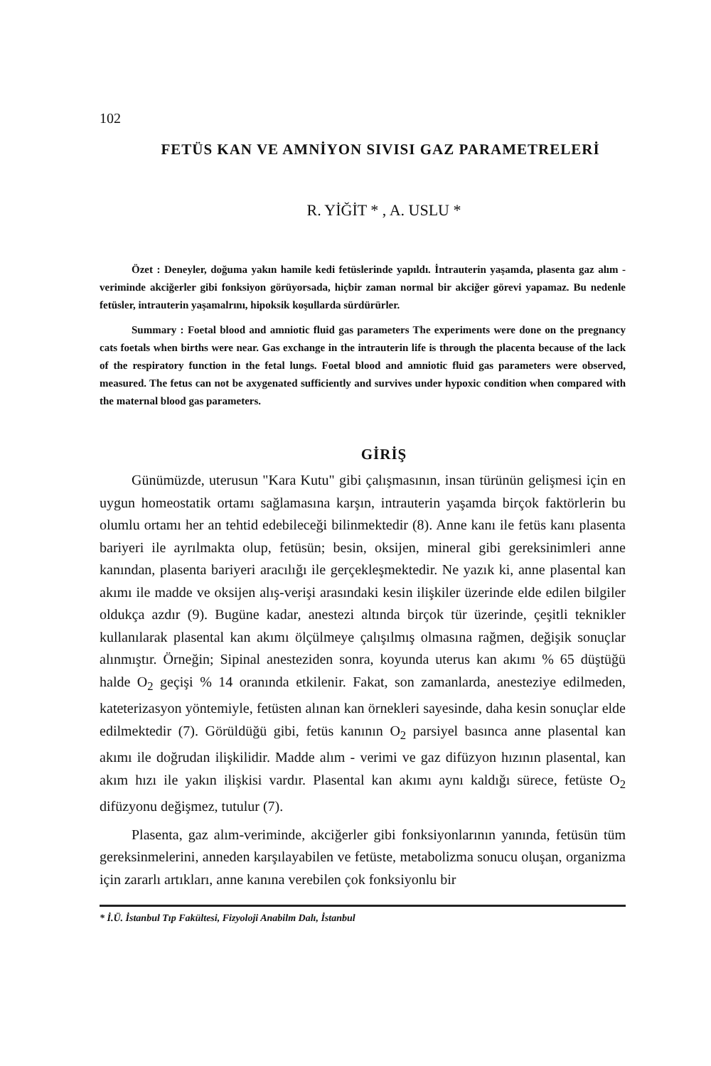102
FETÜS KAN VE AMNİYON SIVISI GAZ PARAMETRELERİ
R. YİĞİT * , A. USLU *
Özet : Deneyler, doğuma yakın hamile kedi fetüslerinde yapıldı. İntrauterin yaşamda, plasenta gaz alım - veriminde akciğerler gibi fonksiyon görüyorsada, hiçbir zaman normal bir akciğer görevi yapamaz. Bu nedenle fetüsler, intrauterin yaşamalrını, hipoksik koşullarda sürdürürler.
Summary : Foetal blood and amniotic fluid gas parameters The experiments were done on the pregnancy cats foetals when births were near. Gas exchange in the intrauterin life is through the placenta because of the lack of the respiratory function in the fetal lungs. Foetal blood and amniotic fluid gas parameters were observed, measured. The fetus can not be axygenated sufficiently and survives under hypoxic condition when compared with the maternal blood gas parameters.
GİRİŞ
Günümüzde, uterusun "Kara Kutu" gibi çalışmasının, insan türünün gelişmesi için en uygun homeostatik ortamı sağlamasına karşın, intrauterin yaşamda birçok faktörlerin bu olumlu ortamı her an tehtid edebileceği bilinmektedir (8). Anne kanı ile fetüs kanı plasenta bariyeri ile ayrılmakta olup, fetüsün; besin, oksijen, mineral gibi gereksinimleri anne kanından, plasenta bariyeri aracılığı ile gerçekleşmektedir. Ne yazık ki, anne plasental kan akımı ile madde ve oksijen alış-verişi arasındaki kesin ilişkiler üzerinde elde edilen bilgiler oldukça azdır (9). Bugüne kadar, anestezi altında birçok tür üzerinde, çeşitli teknikler kullanılarak plasental kan akımı ölçülmeye çalışılmış olmasına rağmen, değişik sonuçlar alınmıştır. Örneğin; Sipinal anesteziden sonra, koyunda uterus kan akımı % 65 düştüğü halde O<sub>2</sub> geçişi % 14 oranında etkilenir. Fakat, son zamanlarda, anesteziye edilmeden, kateterizasyon yöntemiyle, fetüsten alınan kan örnekleri sayesinde, daha kesin sonuçlar elde edilmektedir (7). Görüldüğü gibi, fetüs kanının O<sub>2</sub> parsiyel basınca anne plasental kan akımı ile doğrudan ilişkilidir. Madde alım - verimi ve gaz difüzyon hızının plasental, kan akım hızı ile yakın ilişkisi vardır. Plasental kan akımı aynı kaldığı sürece, fetüste O<sub>2</sub> difüzyonu değişmez, tutulur (7).
Plasenta, gaz alım-veriminde, akciğerler gibi fonksiyonlarının yanında, fetüsün tüm gereksinmelerini, anneden karşılayabilen ve fetüste, metabolizma sonucu oluşan, organizma için zararlı artıkları, anne kanına verebilen çok fonksiyonlu bir
* İ.Ü. İstanbul Tıp Fakültesi, Fizyoloji Anabilm Dalı, İstanbul